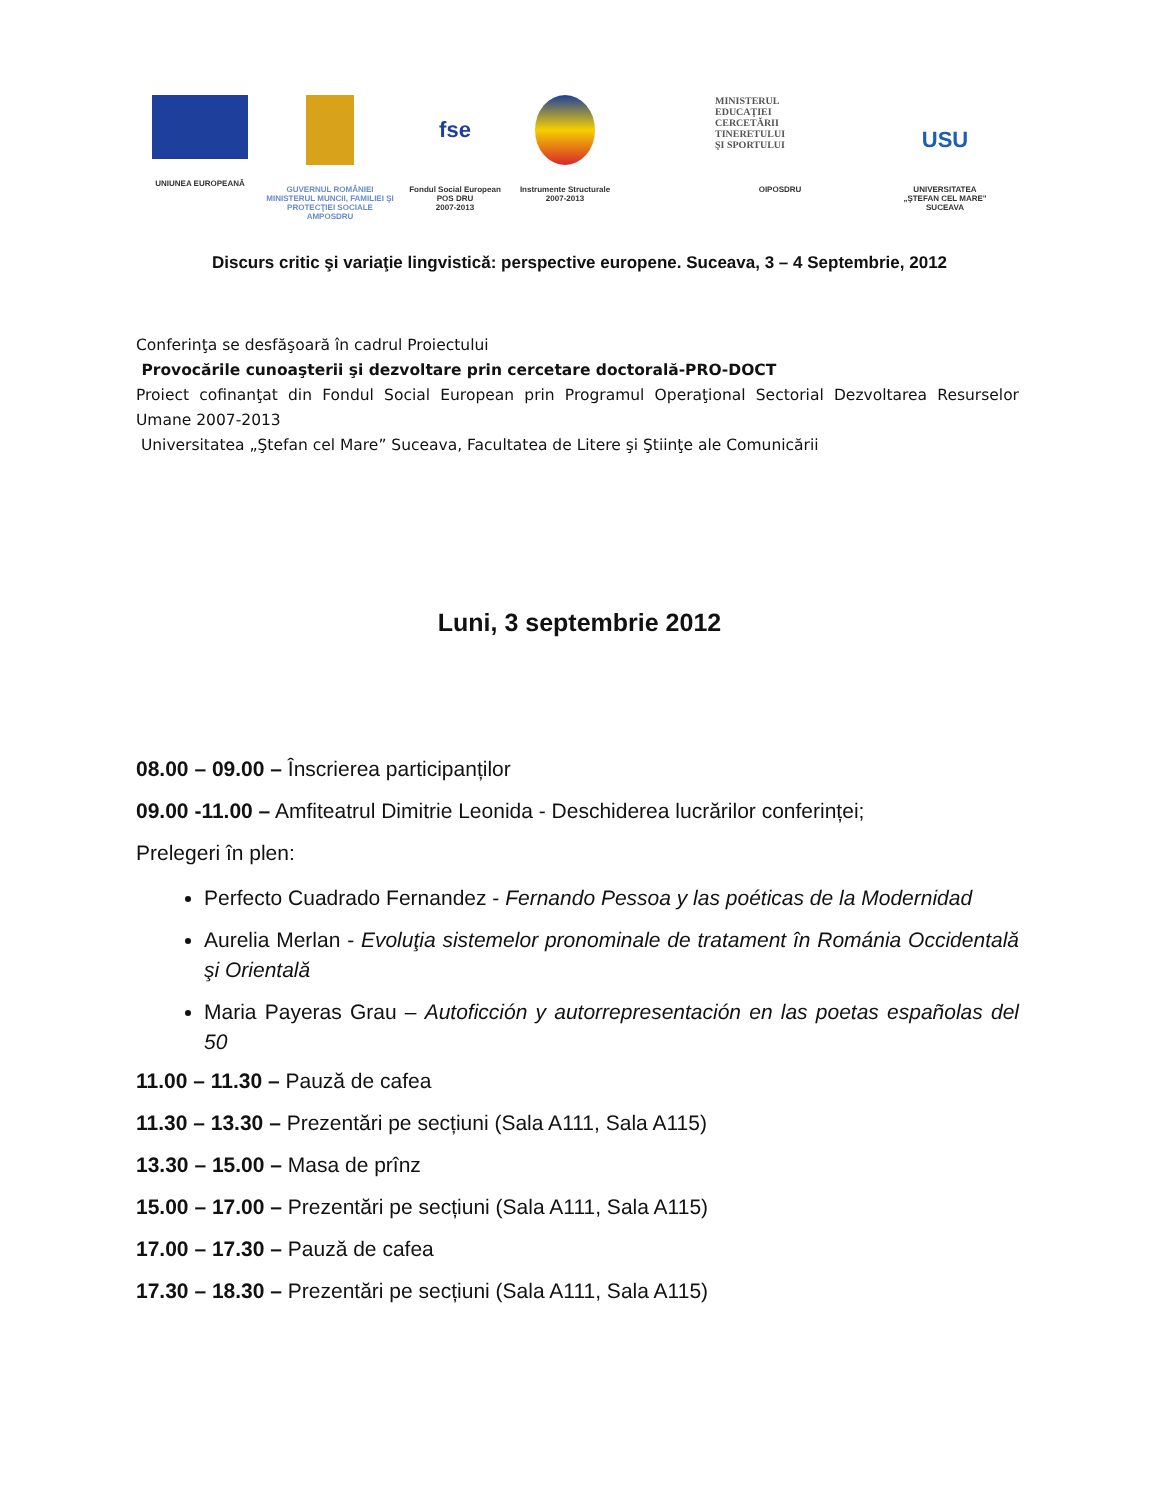UNIUNEA EUROPEANĂ GUVERNUL ROMÂNIEI
MINISTERUL MUNCII, FAMILIEI ŞI
PROTECŢIEI SOCIALE
AMPOSDRU
fse
Fondul Social European
POS DRU
2007-2013
Instrumente Structurale
2007-2013
MINISTERUL
EDUCAŢIEI
CERCETĂRII
TINERETULUI
ŞI SPORTULUI
OIPOSDRU
USU
UNIVERSITATEA
„ŞTEFAN CEL MARE"
SUCEAVA
Discurs critic şi variaţie lingvistică: perspective europene. Suceava, 3 – 4 Septembrie, 2012
Conferinţa se desfăşoară în cadrul Proiectului
Provocările cunoaşterii şi dezvoltare prin cercetare doctorală-PRO-DOCT
Proiect cofinanţat din Fondul Social European prin Programul Operaţional Sectorial Dezvoltarea Resurselor Umane 2007-2013
Universitatea „Ştefan cel Mare” Suceava, Facultatea de Litere şi Ştiinţe ale Comunicării
Luni, 3 septembrie 2012
08.00 – 09.00 – Înscrierea participanților
09.00 -11.00 – Amfiteatrul Dimitrie Leonida - Deschiderea lucrărilor conferinței;
Prelegeri în plen:
Perfecto Cuadrado Fernandez - Fernando Pessoa y las poéticas de la Modernidad
Aurelia Merlan - Evoluţia sistemelor pronominale de tratament în Románia Occidentală şi Orientală
Maria Payeras Grau – Autoficción y autorrepresentación en las poetas españolas del 50
11.00 – 11.30 – Pauză de cafea
11.30 – 13.30 – Prezentări pe secțiuni (Sala A111, Sala A115)
13.30 – 15.00 – Masa de prînz
15.00 – 17.00 – Prezentări pe secțiuni (Sala A111, Sala A115)
17.00 – 17.30 – Pauză de cafea
17.30 – 18.30 – Prezentări pe secțiuni (Sala A111, Sala A115)